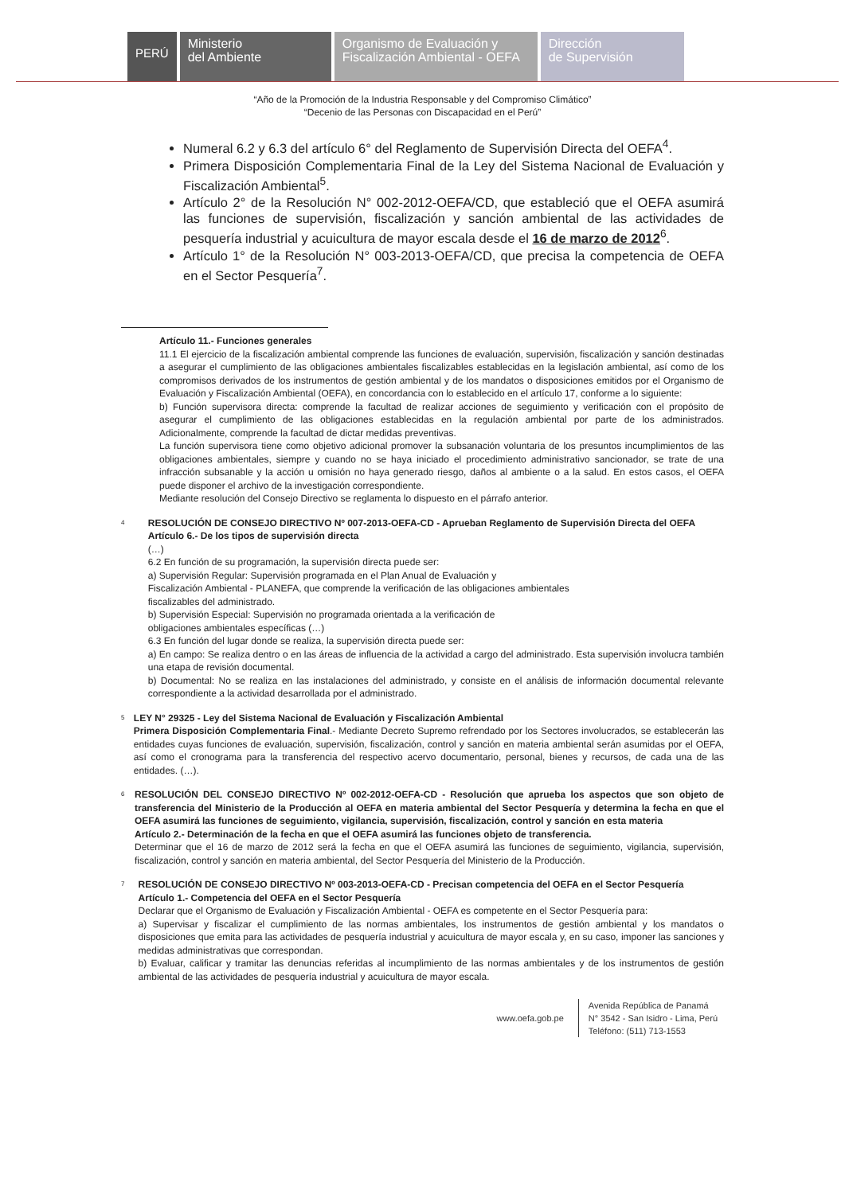PERÚ
Ministerio
del Ambiente
Organismo de Evaluación y
Fiscalización Ambiental - OEFA
Dirección
de Supervisión
“Año de la Promoción de la Industria Responsable y del Compromiso Climático”
“Decenio de las Personas con Discapacidad en el Perú”
Numeral 6.2 y 6.3 del artículo 6° del Reglamento de Supervisión Directa del OEFA<sup>4</sup>.
Primera Disposición Complementaria Final de la Ley del Sistema Nacional de Evaluación y Fiscalización Ambiental<sup>5</sup>.
Artículo 2° de la Resolución N° 002-2012-OEFA/CD, que estableció que el OEFA asumirá las funciones de supervisión, fiscalización y sanción ambiental de las actividades de pesquería industrial y acuicultura de mayor escala desde el 16 de marzo de 2012<sup>6</sup>.
Artículo 1° de la Resolución N° 003-2013-OEFA/CD, que precisa la competencia de OEFA en el Sector Pesquería<sup>7</sup>.
Artículo 11.- Funciones generales
11.1 El ejercicio de la fiscalización ambiental comprende las funciones de evaluación, supervisión, fiscalización y sanción destinadas a asegurar el cumplimiento de las obligaciones ambientales fiscalizables establecidas en la legislación ambiental, así como de los compromisos derivados de los instrumentos de gestión ambiental y de los mandatos o disposiciones emitidos por el Organismo de Evaluación y Fiscalización Ambiental (OEFA), en concordancia con lo establecido en el artículo 17, conforme a lo siguiente:
b) Función supervisora directa: comprende la facultad de realizar acciones de seguimiento y verificación con el propósito de asegurar el cumplimiento de las obligaciones establecidas en la regulación ambiental por parte de los administrados. Adicionalmente, comprende la facultad de dictar medidas preventivas.
La función supervisora tiene como objetivo adicional promover la subsanación voluntaria de los presuntos incumplimientos de las obligaciones ambientales, siempre y cuando no se haya iniciado el procedimiento administrativo sancionador, se trate de una infracción subsanable y la acción u omisión no haya generado riesgo, daños al ambiente o a la salud. En estos casos, el OEFA puede disponer el archivo de la investigación correspondiente.
Mediante resolución del Consejo Directivo se reglamenta lo dispuesto en el párrafo anterior.
4
RESOLUCIÓN DE CONSEJO DIRECTIVO Nº 007-2013-OEFA-CD - Aprueban Reglamento de Supervisión Directa del OEFA
Artículo 6.- De los tipos de supervisión directa
(…)
6.2 En función de su programación, la supervisión directa puede ser:
a) Supervisión Regular: Supervisión programada en el Plan Anual de Evaluación y
Fiscalización Ambiental - PLANEFA, que comprende la verificación de las obligaciones ambientales
fiscalizables del administrado.
b) Supervisión Especial: Supervisión no programada orientada a la verificación de
obligaciones ambientales específicas (…)
6.3 En función del lugar donde se realiza, la supervisión directa puede ser:
a) En campo: Se realiza dentro o en las áreas de influencia de la actividad a cargo del administrado. Esta supervisión involucra también una etapa de revisión documental.
b) Documental: No se realiza en las instalaciones del administrado, y consiste en el análisis de información documental relevante correspondiente a la actividad desarrollada por el administrado.
5
LEY N° 29325 - Ley del Sistema Nacional de Evaluación y Fiscalización Ambiental
Primera Disposición Complementaria Final.- Mediante Decreto Supremo refrendado por los Sectores involucrados, se establecerán las entidades cuyas funciones de evaluación, supervisión, fiscalización, control y sanción en materia ambiental serán asumidas por el OEFA, así como el cronograma para la transferencia del respectivo acervo documentario, personal, bienes y recursos, de cada una de las entidades. (…).
6
RESOLUCIÓN DEL CONSEJO DIRECTIVO Nº 002-2012-OEFA-CD - Resolución que aprueba los aspectos que son objeto de transferencia del Ministerio de la Producción al OEFA en materia ambiental del Sector Pesquería y determina la fecha en que el OEFA asumirá las funciones de seguimiento, vigilancia, supervisión, fiscalización, control y sanción en esta materia
Artículo 2.- Determinación de la fecha en que el OEFA asumirá las funciones objeto de transferencia.
Determinar que el 16 de marzo de 2012 será la fecha en que el OEFA asumirá las funciones de seguimiento, vigilancia, supervisión, fiscalización, control y sanción en materia ambiental, del Sector Pesquería del Ministerio de la Producción.
7
RESOLUCIÓN DE CONSEJO DIRECTIVO Nº 003-2013-OEFA-CD - Precisan competencia del OEFA en el Sector Pesquería
Artículo 1.- Competencia del OEFA en el Sector Pesquería
Declarar que el Organismo de Evaluación y Fiscalización Ambiental - OEFA es competente en el Sector Pesquería para:
a) Supervisar y fiscalizar el cumplimiento de las normas ambientales, los instrumentos de gestión ambiental y los mandatos o disposiciones que emita para las actividades de pesquería industrial y acuicultura de mayor escala y, en su caso, imponer las sanciones y medidas administrativas que correspondan.
b) Evaluar, calificar y tramitar las denuncias referidas al incumplimiento de las normas ambientales y de los instrumentos de gestión ambiental de las actividades de pesquería industrial y acuicultura de mayor escala.
www.oefa.gob.pe
Avenida República de Panamá
N° 3542 - San Isidro - Lima, Perú
Teléfono: (511) 713-1553